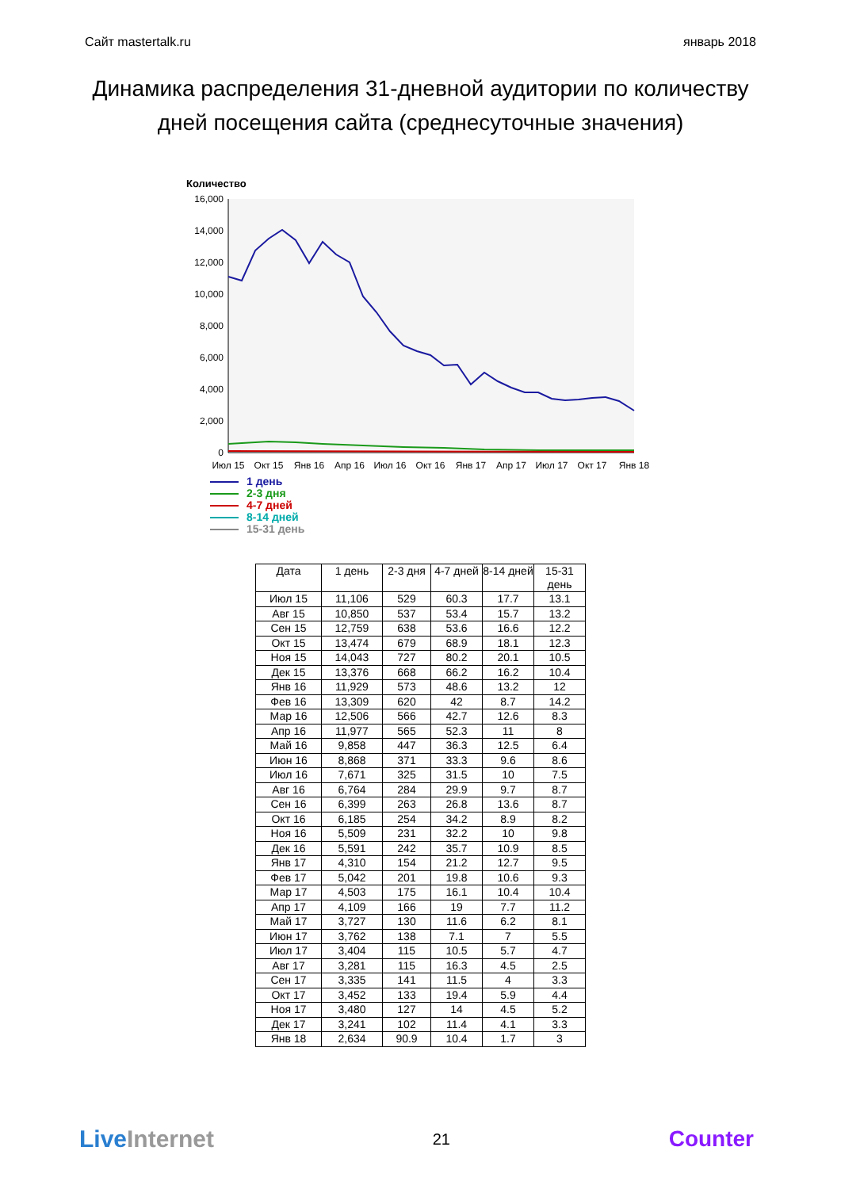Сайт mastertalk.ru январь 2018
Динамика распределения 31-дневной аудитории по количеству дней посещения сайта (среднесуточные значения)
Количество
16,000
14,000
12,000
10,000
8,000
6,000
4,000
2,000
0
Июл 15
Окт 15
Янв 16
Апр 16
Июл 16
Окт 16
Янв 17
Апр 17
Июл 17
Окт 17
Янв 18
1 день
2-3 дня
4-7 дней
8-14 дней
15-31 день
| Дата | 1 день | 2-3 дня | 4-7 дней | 8-14 дней | 15-31 день |
| --- | --- | --- | --- | --- | --- |
| Июл 15 | 11,106 | 529 | 60.3 | 17.7 | 13.1 |
| Авг 15 | 10,850 | 537 | 53.4 | 15.7 | 13.2 |
| Сен 15 | 12,759 | 638 | 53.6 | 16.6 | 12.2 |
| Окт 15 | 13,474 | 679 | 68.9 | 18.1 | 12.3 |
| Ноя 15 | 14,043 | 727 | 80.2 | 20.1 | 10.5 |
| Дек 15 | 13,376 | 668 | 66.2 | 16.2 | 10.4 |
| Янв 16 | 11,929 | 573 | 48.6 | 13.2 | 12 |
| Фев 16 | 13,309 | 620 | 42 | 8.7 | 14.2 |
| Мар 16 | 12,506 | 566 | 42.7 | 12.6 | 8.3 |
| Апр 16 | 11,977 | 565 | 52.3 | 11 | 8 |
| Май 16 | 9,858 | 447 | 36.3 | 12.5 | 6.4 |
| Июн 16 | 8,868 | 371 | 33.3 | 9.6 | 8.6 |
| Июл 16 | 7,671 | 325 | 31.5 | 10 | 7.5 |
| Авг 16 | 6,764 | 284 | 29.9 | 9.7 | 8.7 |
| Сен 16 | 6,399 | 263 | 26.8 | 13.6 | 8.7 |
| Окт 16 | 6,185 | 254 | 34.2 | 8.9 | 8.2 |
| Ноя 16 | 5,509 | 231 | 32.2 | 10 | 9.8 |
| Дек 16 | 5,591 | 242 | 35.7 | 10.9 | 8.5 |
| Янв 17 | 4,310 | 154 | 21.2 | 12.7 | 9.5 |
| Фев 17 | 5,042 | 201 | 19.8 | 10.6 | 9.3 |
| Мар 17 | 4,503 | 175 | 16.1 | 10.4 | 10.4 |
| Апр 17 | 4,109 | 166 | 19 | 7.7 | 11.2 |
| Май 17 | 3,727 | 130 | 11.6 | 6.2 | 8.1 |
| Июн 17 | 3,762 | 138 | 7.1 | 7 | 5.5 |
| Июл 17 | 3,404 | 115 | 10.5 | 5.7 | 4.7 |
| Авг 17 | 3,281 | 115 | 16.3 | 4.5 | 2.5 |
| Сен 17 | 3,335 | 141 | 11.5 | 4 | 3.3 |
| Окт 17 | 3,452 | 133 | 19.4 | 5.9 | 4.4 |
| Ноя 17 | 3,480 | 127 | 14 | 4.5 | 5.2 |
| Дек 17 | 3,241 | 102 | 11.4 | 4.1 | 3.3 |
| Янв 18 | 2,634 | 90.9 | 10.4 | 1.7 | 3 |
Live Internet 21 Counter